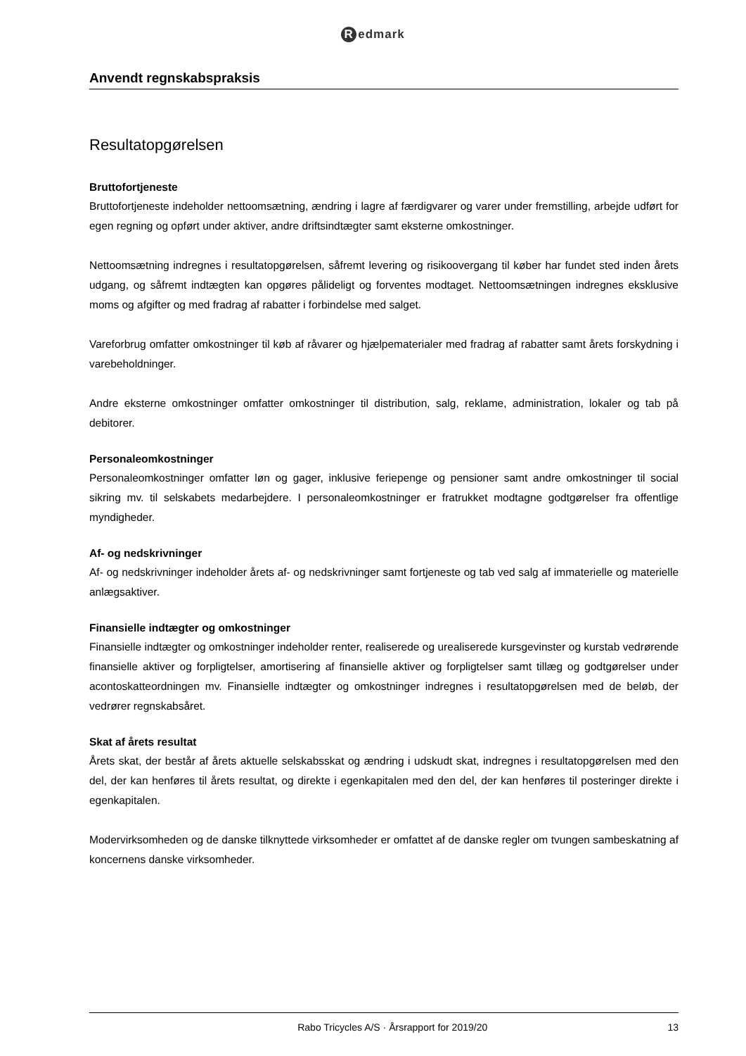Redmark
Anvendt regnskabspraksis
Resultatopgørelsen
Bruttofortjeneste
Bruttofortjeneste indeholder nettoomsætning, ændring i lagre af færdigvarer og varer under fremstilling, arbejde udført for egen regning og opført under aktiver, andre driftsindtægter samt eksterne omkostninger.
Nettoomsætning indregnes i resultatopgørelsen, såfremt levering og risikoovergang til køber har fundet sted inden årets udgang, og såfremt indtægten kan opgøres pålideligt og forventes modtaget. Nettoomsætningen indregnes eksklusive moms og afgifter og med fradrag af rabatter i forbindelse med salget.
Vareforbrug omfatter omkostninger til køb af råvarer og hjælpematerialer med fradrag af rabatter samt årets forskydning i varebeholdninger.
Andre eksterne omkostninger omfatter omkostninger til distribution, salg, reklame, administration, lokaler og tab på debitorer.
Personaleomkostninger
Personaleomkostninger omfatter løn og gager, inklusive feriepenge og pensioner samt andre omkostninger til social sikring mv. til selskabets medarbejdere. I personaleomkostninger er fratrukket modtagne godtgørelser fra offentlige myndigheder.
Af- og nedskrivninger
Af- og nedskrivninger indeholder årets af- og nedskrivninger samt fortjeneste og tab ved salg af immaterielle og materielle anlægsaktiver.
Finansielle indtægter og omkostninger
Finansielle indtægter og omkostninger indeholder renter, realiserede og urealiserede kursgevinster og kurstab vedrørende finansielle aktiver og forpligtelser, amortisering af finansielle aktiver og forpligtelser samt tillæg og godtgørelser under acontoskatteordningen mv. Finansielle indtægter og omkostninger indregnes i resultatopgørelsen med de beløb, der vedrører regnskabsåret.
Skat af årets resultat
Årets skat, der består af årets aktuelle selskabsskat og ændring i udskudt skat, indregnes i resultatopgørelsen med den del, der kan henføres til årets resultat, og direkte i egenkapitalen med den del, der kan henføres til posteringer direkte i egenkapitalen.
Modervirksomheden og de danske tilknyttede virksomheder er omfattet af de danske regler om tvungen sambeskatning af koncernens danske virksomheder.
Rabo Tricycles A/S · Årsrapport for 2019/20
13